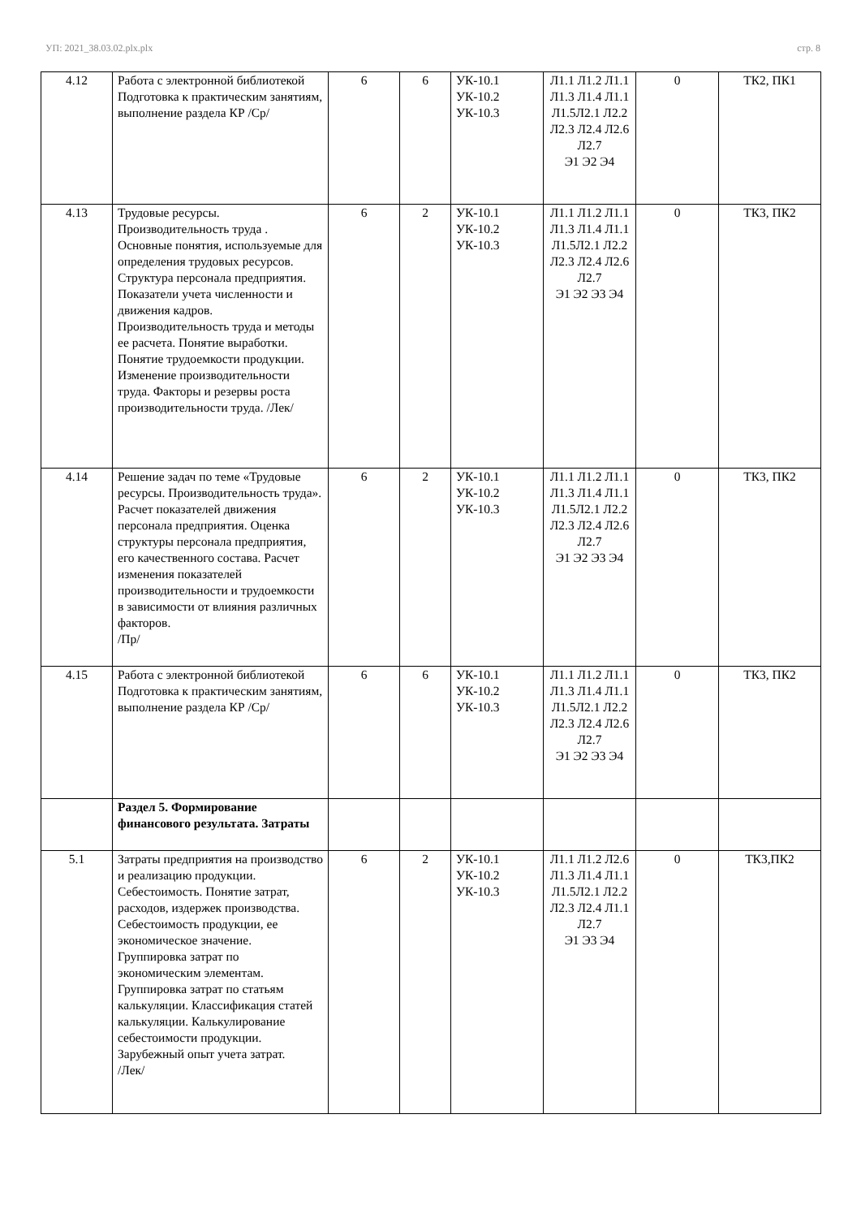УП: 2021_38.03.02.plx.plx стр. 8
| 4.12 | Работа с электронной библиотекой Подготовка к практическим занятиям, выполнение раздела КР /Ср/ | 6 | 6 | УК-10.1 УК-10.2 УК-10.3 | Л1.1 Л1.2 Л1.1 Л1.3 Л1.4 Л1.1 Л1.5Л2.1 Л2.2 Л2.3 Л2.4 Л2.6 Л2.7 Э1 Э2 Э4 | 0 | ТК2, ПК1 |
| 4.13 | Трудовые ресурсы. Производительность труда . Основные понятия, используемые для определения трудовых ресурсов. Структура персонала предприятия. Показатели учета численности и движения кадров. Производительность труда и методы ее расчета. Понятие выработки. Понятие трудоемкости продукции. Изменение производительности труда. Факторы и резервы роста производительности труда. /Лек/ | 6 | 2 | УК-10.1 УК-10.2 УК-10.3 | Л1.1 Л1.2 Л1.1 Л1.3 Л1.4 Л1.1 Л1.5Л2.1 Л2.2 Л2.3 Л2.4 Л2.6 Л2.7 Э1 Э2 Э3 Э4 | 0 | ТК3, ПК2 |
| 4.14 | Решение задач по теме «Трудовые ресурсы. Производительность труда». Расчет показателей движения персонала предприятия. Оценка структуры персонала предприятия, его качественного состава. Расчет изменения показателей производительности и трудоемкости в зависимости от влияния различных факторов. /Пр/ | 6 | 2 | УК-10.1 УК-10.2 УК-10.3 | Л1.1 Л1.2 Л1.1 Л1.3 Л1.4 Л1.1 Л1.5Л2.1 Л2.2 Л2.3 Л2.4 Л2.6 Л2.7 Э1 Э2 Э3 Э4 | 0 | ТК3, ПК2 |
| 4.15 | Работа с электронной библиотекой Подготовка к практическим занятиям, выполнение раздела КР /Ср/ | 6 | 6 | УК-10.1 УК-10.2 УК-10.3 | Л1.1 Л1.2 Л1.1 Л1.3 Л1.4 Л1.1 Л1.5Л2.1 Л2.2 Л2.3 Л2.4 Л2.6 Л2.7 Э1 Э2 Э3 Э4 | 0 | ТК3, ПК2 |
| | Раздел 5. Формирование финансового результата. Затраты | | | | | | |
| 5.1 | Затраты предприятия на производство и реализацию продукции. Себестоимость. Понятие затрат, расходов, издержек производства. Себестоимость продукции, ее экономическое значение. Группировка затрат по экономическим элементам. Группировка затрат по статьям калькуляции. Классификация статей калькуляции. Калькулирование себестоимости продукции. Зарубежный опыт учета затрат. /Лек/ | 6 | 2 | УК-10.1 УК-10.2 УК-10.3 | Л1.1 Л1.2 Л2.6 Л1.3 Л1.4 Л1.1 Л1.5Л2.1 Л2.2 Л2.3 Л2.4 Л1.1 Л2.7 Э1 Э3 Э4 | 0 | ТК3,ПК2 |